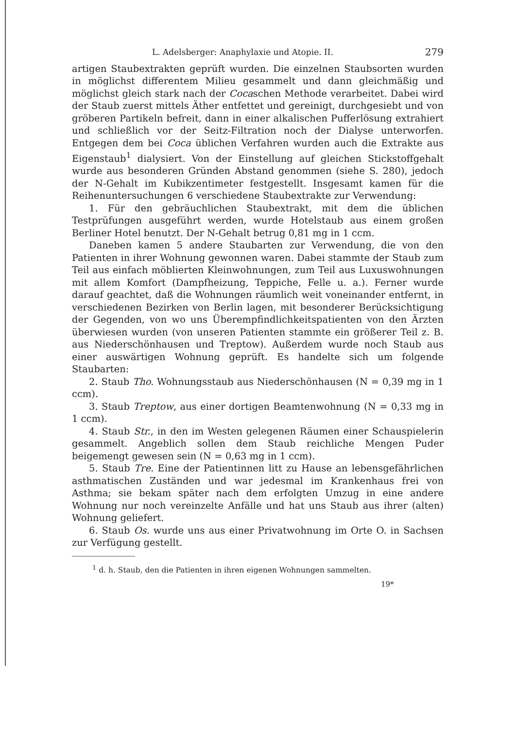L. Adelsberger: Anaphylaxie und Atopie. II. 279
artigen Staubextrakten geprüft wurden. Die einzelnen Staubsorten wurden in möglichst differentem Milieu gesammelt und dann gleichmäßig und möglichst gleich stark nach der Cocaschen Methode verarbeitet. Dabei wird der Staub zuerst mittels Äther entfettet und gereinigt, durchgesiebt und von gröberen Partikeln befreit, dann in einer alkalischen Pufferlösung extrahiert und schließlich vor der Seitz-Filtration noch der Dialyse unterworfen. Entgegen dem bei Coca üblichen Verfahren wurden auch die Extrakte aus Eigenstaub<sup>1</sup> dialysiert. Von der Einstellung auf gleichen Stickstoffgehalt wurde aus besonderen Gründen Abstand genommen (siehe S. 280), jedoch der N-Gehalt im Kubikzentimeter festgestellt. Insgesamt kamen für die Reihenuntersuchungen 6 verschiedene Staubextrakte zur Verwendung:
1. Für den gebräuchlichen Staubextrakt, mit dem die üblichen Testprüfungen ausgeführt werden, wurde Hotelstaub aus einem großen Berliner Hotel benutzt. Der N-Gehalt betrug 0,81 mg in 1 ccm.
Daneben kamen 5 andere Staubarten zur Verwendung, die von den Patienten in ihrer Wohnung gewonnen waren. Dabei stammte der Staub zum Teil aus einfach möblierten Kleinwohnungen, zum Teil aus Luxuswohnungen mit allem Komfort (Dampfheizung, Teppiche, Felle u. a.). Ferner wurde darauf geachtet, daß die Wohnungen räumlich weit voneinander entfernt, in verschiedenen Bezirken von Berlin lagen, mit besonderer Berücksichtigung der Gegenden, von wo uns Überempfindlichkeitspatienten von den Ärzten überwiesen wurden (von unseren Patienten stammte ein größerer Teil z. B. aus Niederschönhausen und Treptow). Außerdem wurde noch Staub aus einer auswärtigen Wohnung geprüft. Es handelte sich um folgende Staubarten:
2. Staub Tho. Wohnungsstaub aus Niederschönhausen (N = 0,39 mg in 1 ccm).
3. Staub Treptow, aus einer dortigen Beamtenwohnung (N = 0,33 mg in 1 ccm).
4. Staub Str., in den im Westen gelegenen Räumen einer Schauspielerin gesammelt. Angeblich sollen dem Staub reichliche Mengen Puder beigemengt gewesen sein (N = 0,63 mg in 1 ccm).
5. Staub Tre. Eine der Patientinnen litt zu Hause an lebensgefährlichen asthmatischen Zuständen und war jedesmal im Krankenhaus frei von Asthma; sie bekam später nach dem erfolgten Umzug in eine andere Wohnung nur noch vereinzelte Anfälle und hat uns Staub aus ihrer (alten) Wohnung geliefert.
6. Staub Os. wurde uns aus einer Privatwohnung im Orte O. in Sachsen zur Verfügung gestellt.
<sup>1</sup> d. h. Staub, den die Patienten in ihren eigenen Wohnungen sammelten.
19*